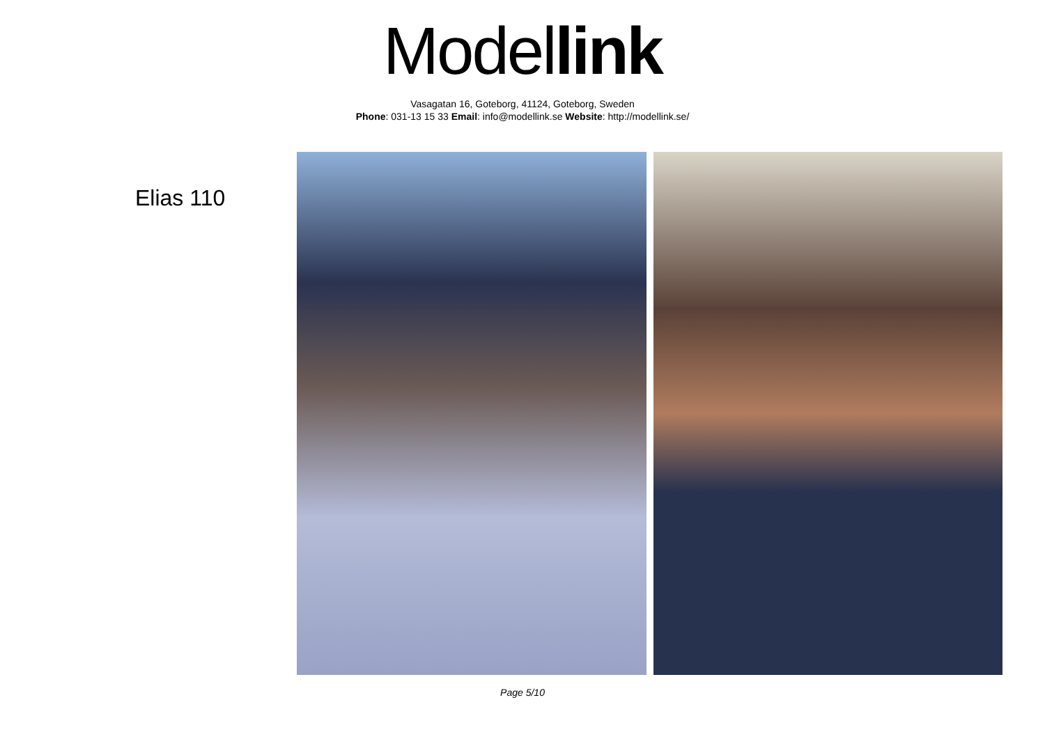Model link
Vasagatan 16, Goteborg, 41124, Goteborg, Sweden
Phone: 031-13 15 33 Email: info@modellink.se Website: http://modellink.se/
Elias 110
Page 5/10